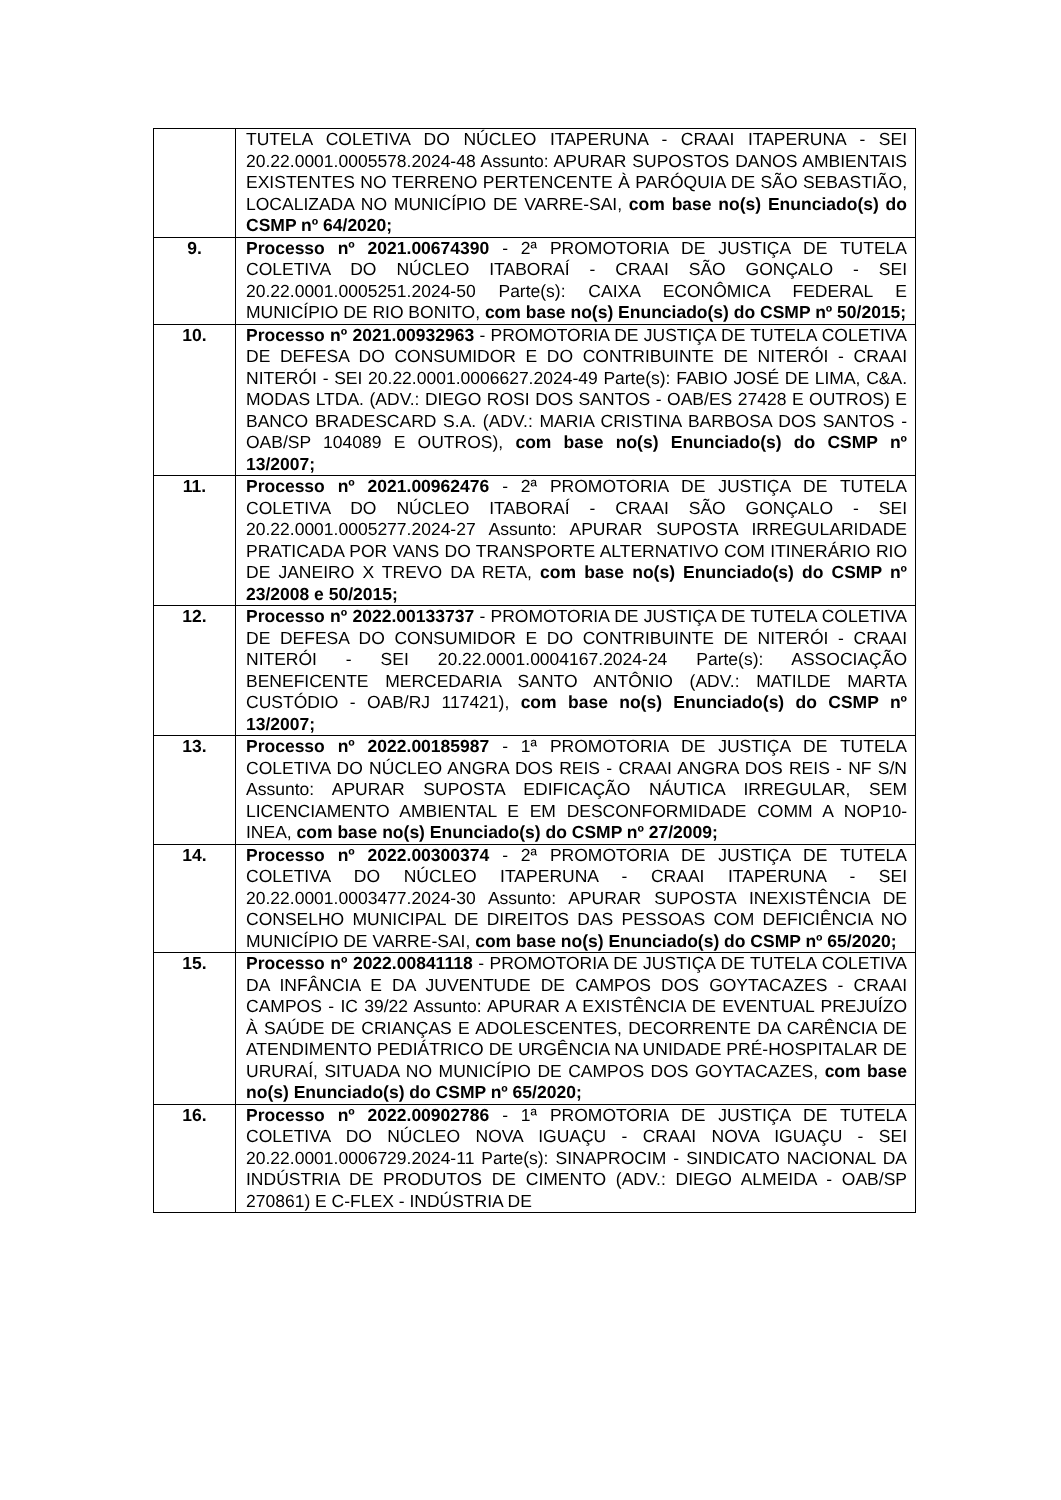| | TUTELA COLETIVA DO NÚCLEO ITAPERUNA - CRAAI ITAPERUNA - SEI 20.22.0001.0005578.2024-48 Assunto: APURAR SUPOSTOS DANOS AMBIENTAIS EXISTENTES NO TERRENO PERTENCENTE À PARÓQUIA DE SÃO SEBASTIÃO, LOCALIZADA NO MUNICÍPIO DE VARRE-SAI, com base no(s) Enunciado(s) do CSMP nº 64/2020; |
| 9. | Processo nº 2021.00674390 - 2ª PROMOTORIA DE JUSTIÇA DE TUTELA COLETIVA DO NÚCLEO ITABORAÍ - CRAAI SÃO GONÇALO - SEI 20.22.0001.0005251.2024-50 Parte(s): CAIXA ECONÔMICA FEDERAL E MUNICÍPIO DE RIO BONITO, com base no(s) Enunciado(s) do CSMP nº 50/2015; |
| 10. | Processo nº 2021.00932963 - PROMOTORIA DE JUSTIÇA DE TUTELA COLETIVA DE DEFESA DO CONSUMIDOR E DO CONTRIBUINTE DE NITERÓI - CRAAI NITERÓI - SEI 20.22.0001.0006627.2024-49 Parte(s): FABIO JOSÉ DE LIMA, C&A. MODAS LTDA. (ADV.: DIEGO ROSI DOS SANTOS - OAB/ES 27428 E OUTROS) E BANCO BRADESCARD S.A. (ADV.: MARIA CRISTINA BARBOSA DOS SANTOS - OAB/SP 104089 E OUTROS), com base no(s) Enunciado(s) do CSMP nº 13/2007; |
| 11. | Processo nº 2021.00962476 - 2ª PROMOTORIA DE JUSTIÇA DE TUTELA COLETIVA DO NÚCLEO ITABORAÍ - CRAAI SÃO GONÇALO - SEI 20.22.0001.0005277.2024-27 Assunto: APURAR SUPOSTA IRREGULARIDADE PRATICADA POR VANS DO TRANSPORTE ALTERNATIVO COM ITINERÁRIO RIO DE JANEIRO X TREVO DA RETA, com base no(s) Enunciado(s) do CSMP nº 23/2008 e 50/2015; |
| 12. | Processo nº 2022.00133737 - PROMOTORIA DE JUSTIÇA DE TUTELA COLETIVA DE DEFESA DO CONSUMIDOR E DO CONTRIBUINTE DE NITERÓI - CRAAI NITERÓI - SEI 20.22.0001.0004167.2024-24 Parte(s): ASSOCIAÇÃO BENEFICENTE MERCEDARIA SANTO ANTÔNIO (ADV.: MATILDE MARTA CUSTÓDIO - OAB/RJ 117421), com base no(s) Enunciado(s) do CSMP nº 13/2007; |
| 13. | Processo nº 2022.00185987 - 1ª PROMOTORIA DE JUSTIÇA DE TUTELA COLETIVA DO NÚCLEO ANGRA DOS REIS - CRAAI ANGRA DOS REIS - NF S/N Assunto: APURAR SUPOSTA EDIFICAÇÃO NÁUTICA IRREGULAR, SEM LICENCIAMENTO AMBIENTAL E EM DESCONFORMIDADE COMM A NOP10-INEA, com base no(s) Enunciado(s) do CSMP nº 27/2009; |
| 14. | Processo nº 2022.00300374 - 2ª PROMOTORIA DE JUSTIÇA DE TUTELA COLETIVA DO NÚCLEO ITAPERUNA - CRAAI ITAPERUNA - SEI 20.22.0001.0003477.2024-30 Assunto: APURAR SUPOSTA INEXISTÊNCIA DE CONSELHO MUNICIPAL DE DIREITOS DAS PESSOAS COM DEFICIÊNCIA NO MUNICÍPIO DE VARRE-SAI, com base no(s) Enunciado(s) do CSMP nº 65/2020; |
| 15. | Processo nº 2022.00841118 - PROMOTORIA DE JUSTIÇA DE TUTELA COLETIVA DA INFÂNCIA E DA JUVENTUDE DE CAMPOS DOS GOYTACAZES - CRAAI CAMPOS - IC 39/22 Assunto: APURAR A EXISTÊNCIA DE EVENTUAL PREJUÍZO À SAÚDE DE CRIANÇAS E ADOLESCENTES, DECORRENTE DA CARÊNCIA DE ATENDIMENTO PEDIÁTRICO DE URGÊNCIA NA UNIDADE PRÉ-HOSPITALAR DE URURAÍ, SITUADA NO MUNICÍPIO DE CAMPOS DOS GOYTACAZES, com base no(s) Enunciado(s) do CSMP nº 65/2020; |
| 16. | Processo nº 2022.00902786 - 1ª PROMOTORIA DE JUSTIÇA DE TUTELA COLETIVA DO NÚCLEO NOVA IGUAÇU - CRAAI NOVA IGUAÇU - SEI 20.22.0001.0006729.2024-11 Parte(s): SINAPROCIM - SINDICATO NACIONAL DA INDÚSTRIA DE PRODUTOS DE CIMENTO (ADV.: DIEGO ALMEIDA - OAB/SP 270861) E C-FLEX - INDÚSTRIA DE |